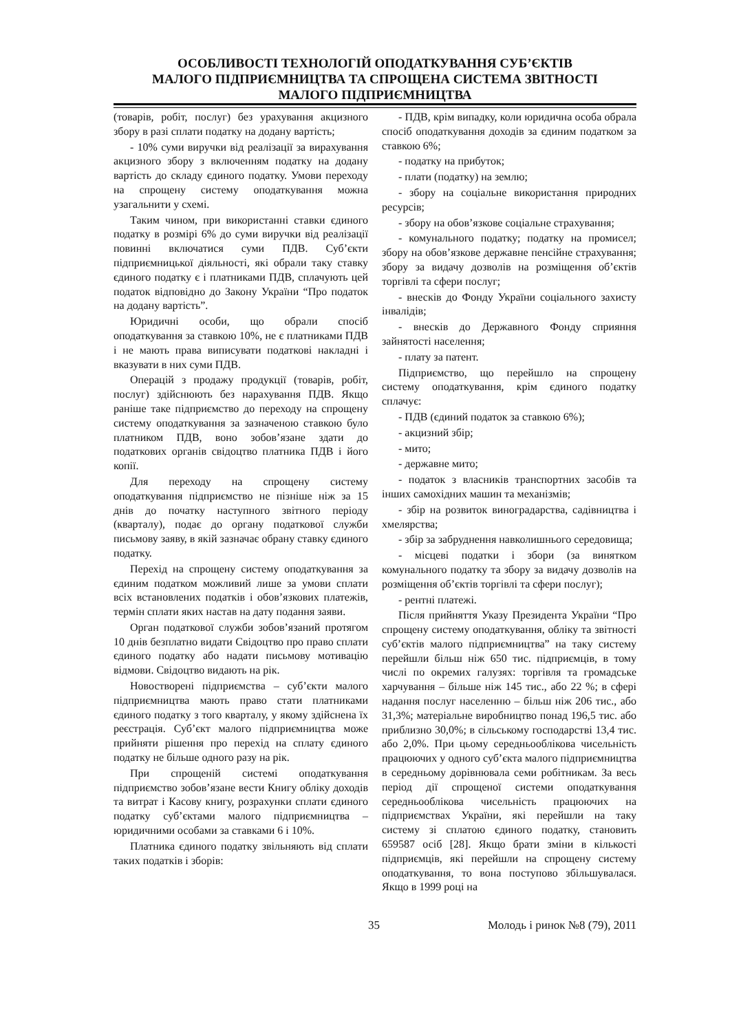ОСОБЛИВОСТІ ТЕХНОЛОГІЙ ОПОДАТКУВАННЯ СУБ’ЄКТІВ
МАЛОГО ПІДПРИЄМНИЦТВА ТА СПРОЩЕНА СИСТЕМА ЗВІТНОСТІ
МАЛОГО ПІДПРИЄМНИЦТВА
(товарів, робіт, послуг) без урахування акцизного збору в разі сплати податку на додану вартість;
- 10% суми виручки від реалізації за вирахування акцизного збору з включенням податку на додану вартість до складу єдиного податку. Умови переходу на спрощену систему оподаткування можна узагальнити у схемі.
Таким чином, при використанні ставки єдиного податку в розмірі 6% до суми виручки від реалізації повинні включатися суми ПДВ. Суб’єкти підприємницької діяльності, які обрали таку ставку єдиного податку є і платниками ПДВ, сплачують цей податок відповідно до Закону України “Про податок на додану вартість”.
Юридичні особи, що обрали спосіб оподаткування за ставкою 10%, не є платниками ПДВ і не мають права виписувати податкові накладні і вказувати в них суми ПДВ.
Операцій з продажу продукції (товарів, робіт, послуг) здійснюють без нарахування ПДВ. Якщо раніше таке підприємство до переходу на спрощену систему оподаткування за зазначеною ставкою було платником ПДВ, воно зобов’язане здати до податкових органів свідоцтво платника ПДВ і його копії.
Для переходу на спрощену систему оподаткування підприємство не пізніше ніж за 15 днів до початку наступного звітного періоду (кварталу), подає до органу податкової служби письмову заяву, в якій зазначає обрану ставку єдиного податку.
Перехід на спрощену систему оподаткування за єдиним податком можливий лише за умови сплати всіх встановлених податків і обов’язкових платежів, термін сплати яких настав на дату подання заяви.
Орган податкової служби зобов’язаний протягом 10 днів безплатно видати Свідоцтво про право сплати єдиного податку або надати письмову мотивацію відмови. Свідоцтво видають на рік.
Новостворені підприємства – суб’єкти малого підприємництва мають право стати платниками єдиного податку з того кварталу, у якому здійснена їх реєстрація. Суб’єкт малого підприємництва може прийняти рішення про перехід на сплату єдиного податку не більше одного разу на рік.
При спрощеній системі оподаткування підприємство зобов’язане вести Книгу обліку доходів та витрат і Касову книгу, розрахунки сплати єдиного податку суб’єктами малого підприємництва – юридичними особами за ставками 6 і 10%.
Платника єдиного податку звільняють від сплати таких податків і зборів:
- ПДВ, крім випадку, коли юридична особа обрала спосіб оподаткування доходів за єдиним податком за ставкою 6%;
- податку на прибуток;
- плати (податку) на землю;
- збору на соціальне використання природних ресурсів;
- збору на обов’язкове соціальне страхування;
- комунального податку; податку на промисел; збору на обов’язкове державне пенсійне страхування; збору за видачу дозволів на розміщення об’єктів торгівлі та сфери послуг;
- внесків до Фонду України соціального захисту інвалідів;
- внесків до Державного Фонду сприяння зайнятості населення;
- плату за патент.
Підприємство, що перейшло на спрощену систему оподаткування, крім єдиного податку сплачує:
- ПДВ (єдиний податок за ставкою 6%);
- акцизний збір;
- мито;
- державне мито;
- податок з власників транспортних засобів та інших самохідних машин та механізмів;
- збір на розвиток виноградарства, садівництва і хмелярства;
- збір за забруднення навколишнього середовища;
- місцеві податки і збори (за винятком комунального податку та збору за видачу дозволів на розміщення об’єктів торгівлі та сфери послуг);
- рентні платежі.
Після прийняття Указу Президента України “Про спрощену систему оподаткування, обліку та звітності суб’єктів малого підприємництва” на таку систему перейшли більш ніж 650 тис. підприємців, в тому числі по окремих галузях: торгівля та громадське харчування – більше ніж 145 тис., або 22 %; в сфері надання послуг населенню – більш ніж 206 тис., або 31,3%; матеріальне виробництво понад 196,5 тис. або приблизно 30,0%; в сільському господарстві 13,4 тис. або 2,0%. При цьому середньооблікова чисельність працюючих у одного суб’єкта малого підприємництва в середньому дорівнювала семи робітникам. За весь період дії спрощеної системи оподаткування середньооблікова чисельність працюючих на підприємствах України, які перейшли на таку систему зі сплатою єдиного податку, становить 659587 осіб [28]. Якщо брати зміни в кількості підприємців, які перейшли на спрощену систему оподаткування, то вона поступово збільшувалася. Якщо в 1999 році на
35 Молодь і ринок №8 (79), 2011